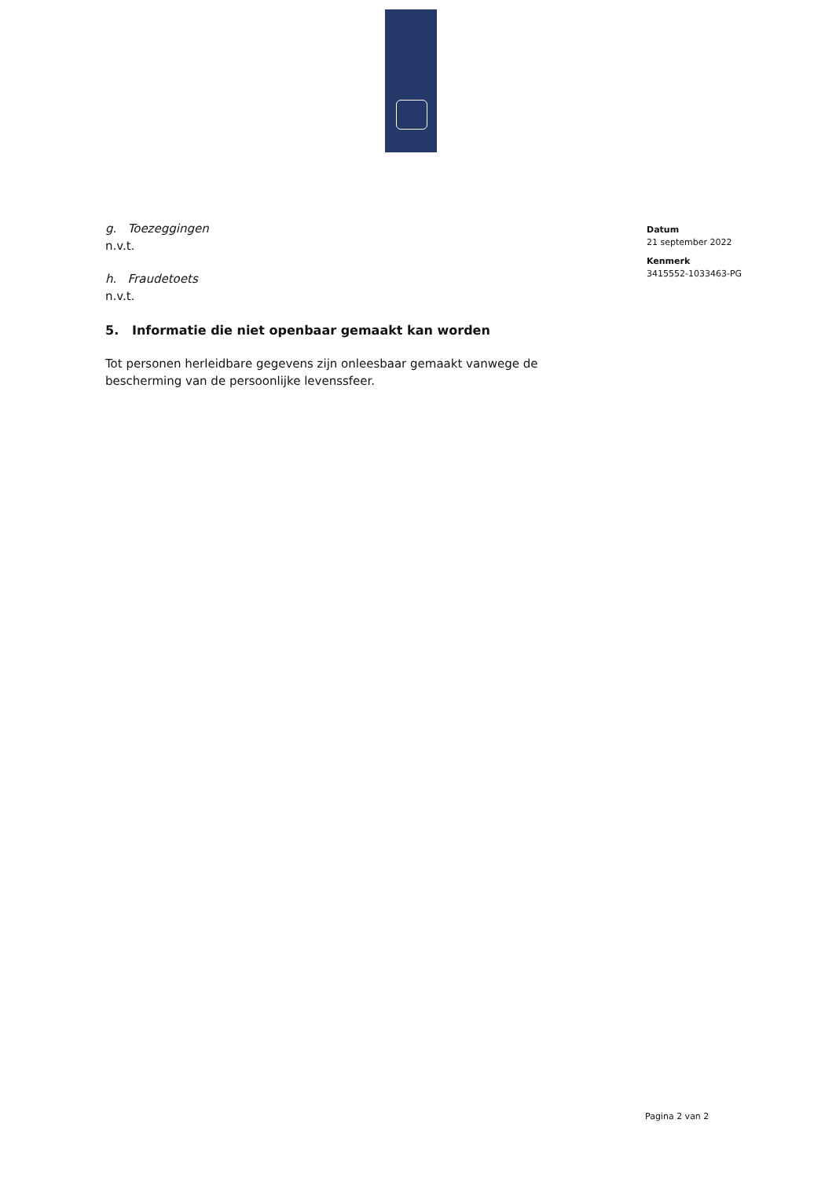g. Toezeggingen
n.v.t.
h. Fraudetoets
n.v.t.
5. Informatie die niet openbaar gemaakt kan worden
Tot personen herleidbare gegevens zijn onleesbaar gemaakt vanwege de bescherming van de persoonlijke levenssfeer.
Datum
21 september 2022
Kenmerk
3415552-1033463-PG
Pagina 2 van 2